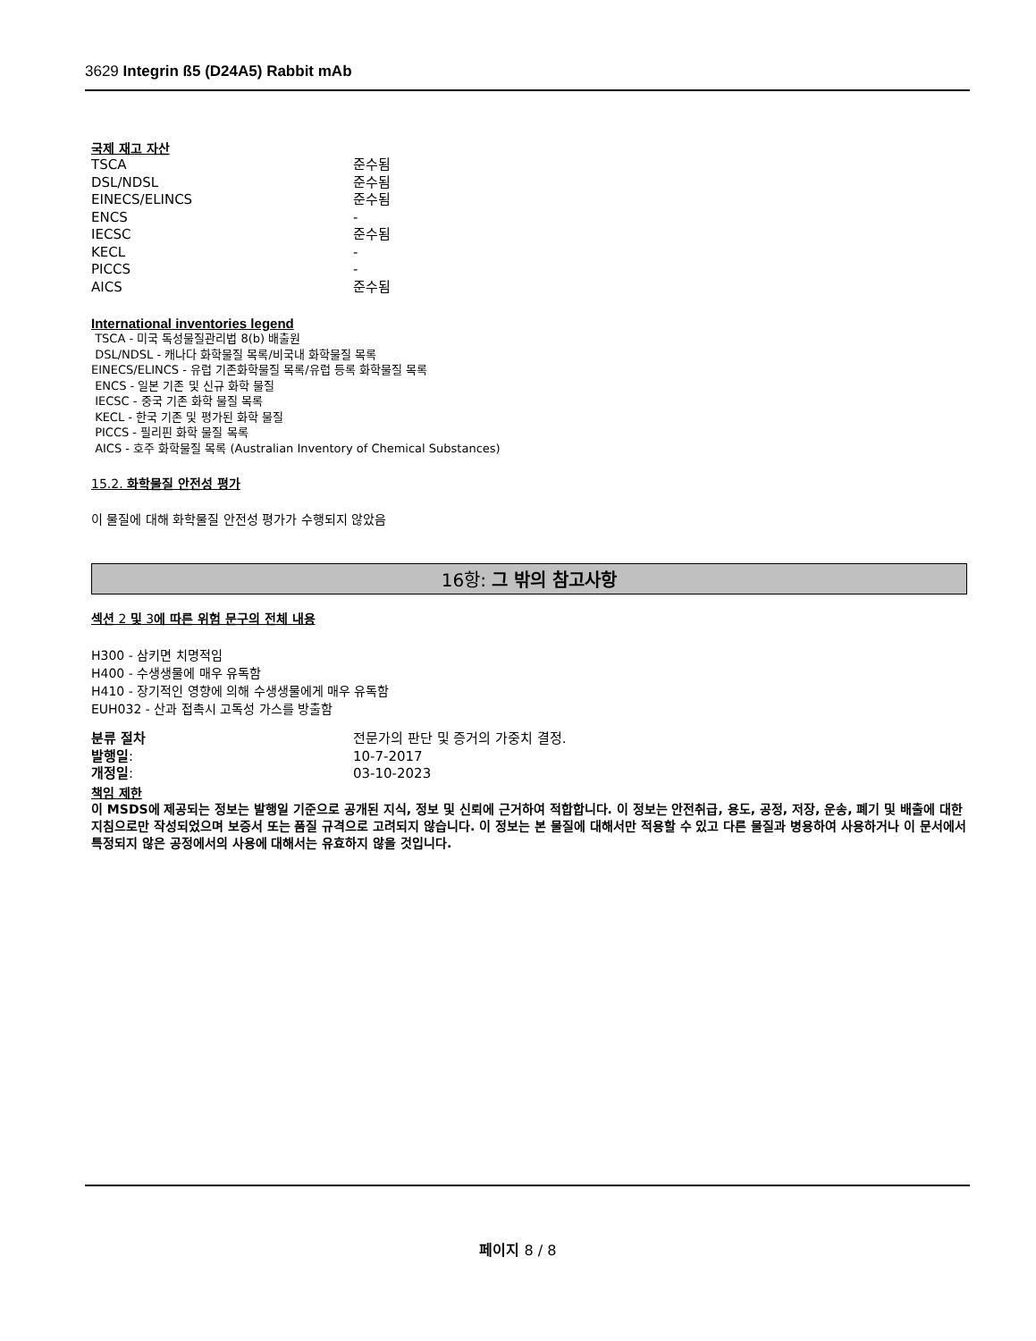3629 Integrin ß5 (D24A5) Rabbit mAb
국제 재고 자산
| TSCA | 준수됨 |
| DSL/NDSL | 준수됨 |
| EINECS/ELINCS | 준수됨 |
| ENCS | - |
| IECSC | 준수됨 |
| KECL | - |
| PICCS | - |
| AICS | 준수됨 |
International inventories legend
TSCA - 미국 독성물질관리법 8(b) 배출원
DSL/NDSL - 캐나다 화학물질 목록/비국내 화학물질 목록
EINECS/ELINCS - 유럽 기존화학물질 목록/유럽 등록 화학물질 목록
ENCS - 일본 기존 및 신규 화학 물질
IECSC - 중국 기존 화학 물질 목록
KECL - 한국 기존 및 평가된 화학 물질
PICCS - 필리핀 화학 물질 목록
AICS - 호주 화학물질 목록 (Australian Inventory of Chemical Substances)
15.2. 화학물질 안전성 평가
이 물질에 대해 화학물질 안전성 평가가 수행되지 않았음
16항: 그 밖의 참고사항
섹션 2 및 3에 따른 위험 문구의 전체 내용
H300 - 삼키면 치명적임
H400 - 수생생물에 매우 유독함
H410 - 장기적인 영향에 의해 수생생물에게 매우 유독함
EUH032 - 산과 접촉시 고독성 가스를 방출함
| 분류 절차 | 전문가의 판단 및 증거의 가중치 결정. |
| 발행일 : | 10-7-2017 |
| 개정일 : | 03-10-2023 |
책임 제한
이 MSDS에 제공되는 정보는 발행일 기준으로 공개된 지식, 정보 및 신뢰에 근거하여 적합합니다. 이 정보는 안전취급, 용도, 공정, 저장, 운송, 폐기 및 배출에 대한 지침으로만 작성되었으며 보증서 또는 품질 규격으로 고려되지 않습니다. 이 정보는 본 물질에 대해서만 적용할 수 있고 다른 물질과 병용하여 사용하거나 이 문서에서 특정되지 않은 공정에서의 사용에 대해서는 유효하지 않을 것입니다.
페이지 8 / 8